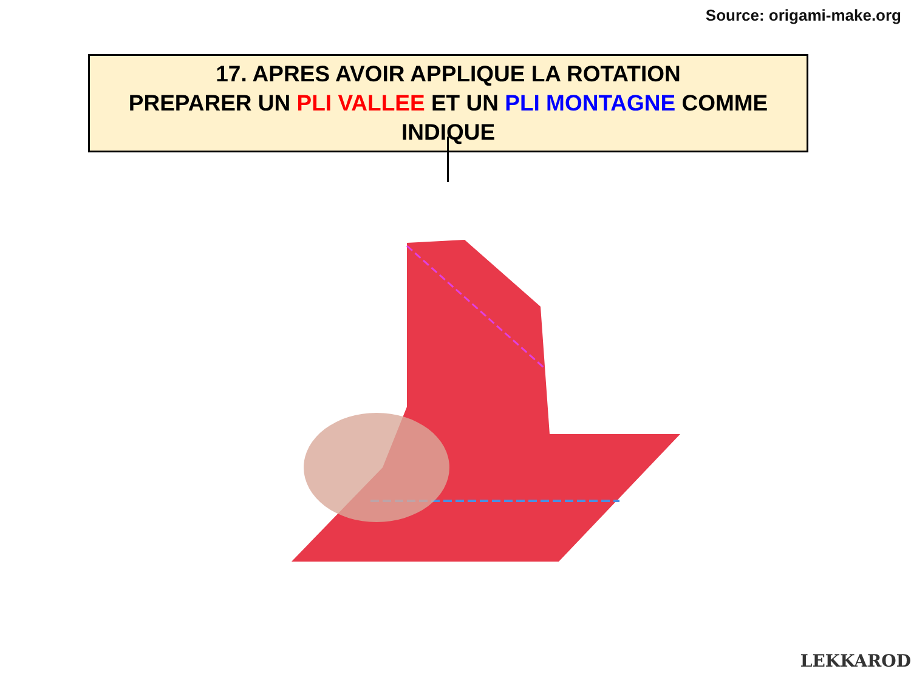Source: origami-make.org
17. APRES AVOIR APPLIQUE LA ROTATION
PREPARER UN PLI VALLEE ET UN PLI MONTAGNE COMME INDIQUE
LEKKAROD